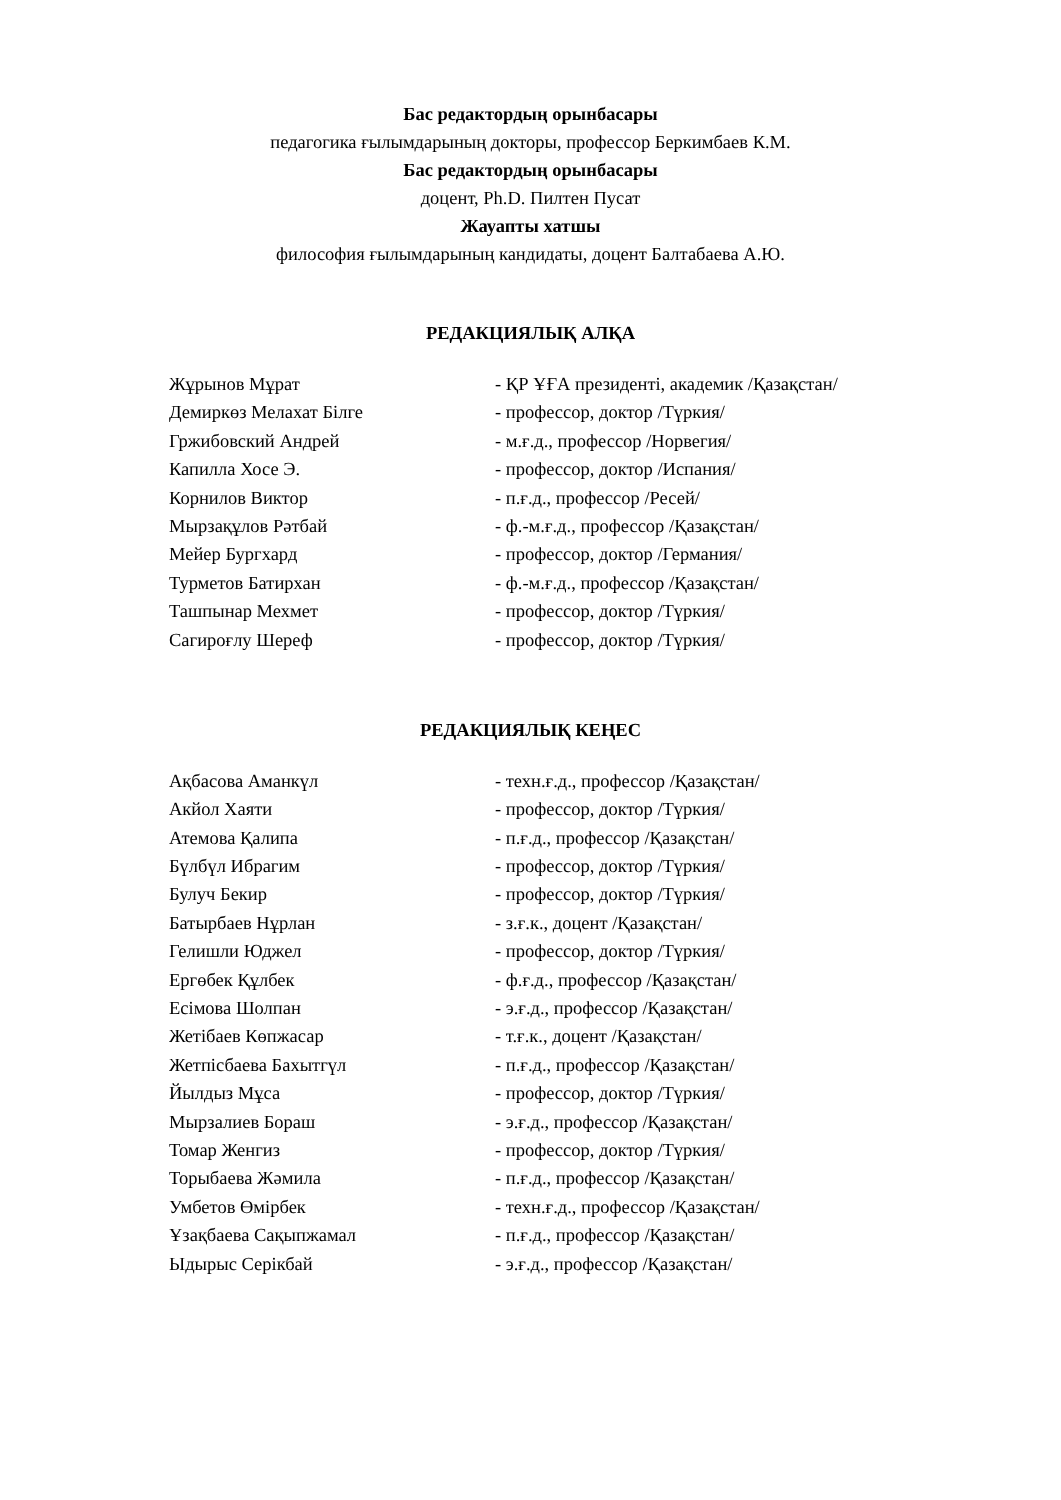Бас редактордың орынбасары
педагогика ғылымдарының докторы, профессор Беркимбаев К.М.
Бас редактордың орынбасары
доцент, Ph.D. Пилтен Пусат
Жауапты хатшы
философия ғылымдарының кандидаты, доцент Балтабаева А.Ю.
РЕДАКЦИЯЛЫҚ АЛҚА
| Жұрынов Мұрат | - ҚР ҰҒА президенті, академик /Қазақстан/ |
| Демиркөз Мелахат Білге | - профессор, доктор /Түркия/ |
| Гржибовский Андрей | - м.ғ.д., профессор /Норвегия/ |
| Капилла Хосе Э. | - профессор, доктор /Испания/ |
| Корнилов Виктор | - п.ғ.д., профессор /Ресей/ |
| Мырзақұлов Рәтбай | - ф.-м.ғ.д., профессор /Қазақстан/ |
| Мейер Бургхард | - профессор, доктор /Германия/ |
| Турметов Батирхан | - ф.-м.ғ.д., профессор /Қазақстан/ |
| Ташпынар Мехмет | - профессор, доктор /Түркия/ |
| Сагироғлу Шереф | - профессор, доктор /Түркия/ |
РЕДАКЦИЯЛЫҚ КЕҢЕС
| Ақбасова Аманкүл | - техн.ғ.д., профессор /Қазақстан/ |
| Акйол Хаяти | - профессор, доктор /Түркия/ |
| Атемова Қалипа | - п.ғ.д., профессор /Қазақстан/ |
| Бүлбүл Ибрагим | - профессор, доктор /Түркия/ |
| Булуч Бекир | - профессор, доктор /Түркия/ |
| Батырбаев Нұрлан | - з.ғ.к., доцент /Қазақстан/ |
| Гелишли Юджел | - профессор, доктор /Түркия/ |
| Ергөбек Құлбек | - ф.ғ.д., профессор /Қазақстан/ |
| Есімова Шолпан | - э.ғ.д., профессор /Қазақстан/ |
| Жетібаев Көпжасар | - т.ғ.к., доцент /Қазақстан/ |
| Жетпісбаева Бахытгүл | - п.ғ.д., профессор /Қазақстан/ |
| Йылдыз Мұса | - профессор, доктор /Түркия/ |
| Мырзалиев Бораш | - э.ғ.д., профессор /Қазақстан/ |
| Томар Женгиз | - профессор, доктор /Түркия/ |
| Торыбаева Жәмила | - п.ғ.д., профессор /Қазақстан/ |
| Умбетов Өмірбек | - техн.ғ.д., профессор /Қазақстан/ |
| Ұзақбаева Сақыпжамал | - п.ғ.д., профессор /Қазақстан/ |
| Ыдырыс Серікбай | - э.ғ.д., профессор /Қазақстан/ |